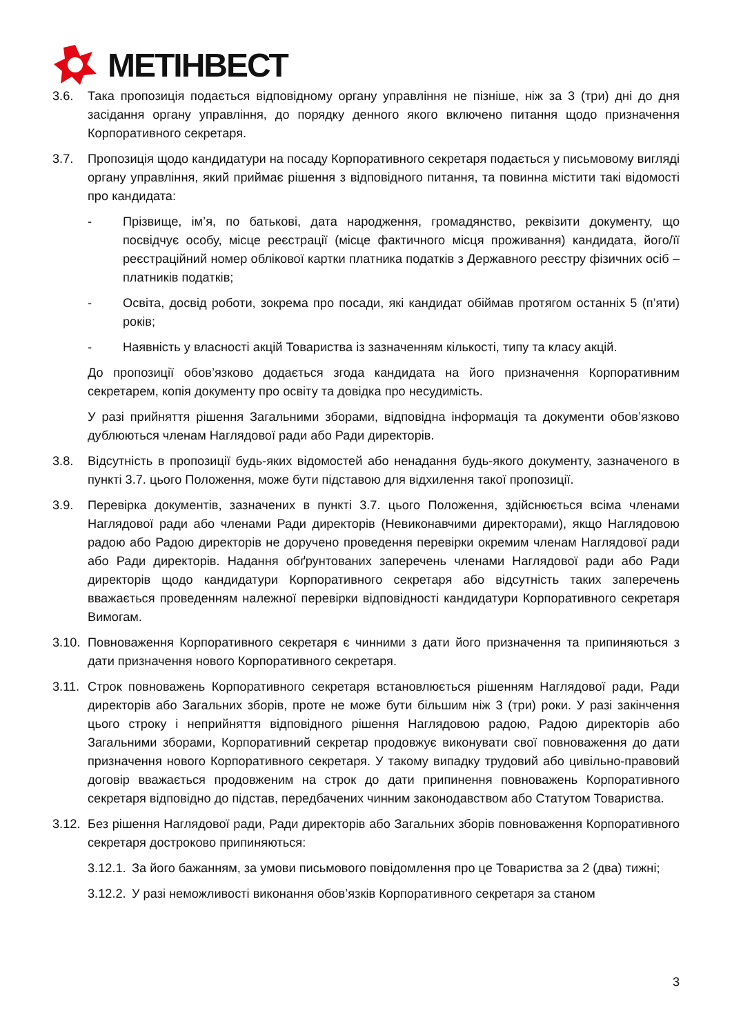МЕТІНВЕСТ
3.6. Така пропозиція подається відповідному органу управління не пізніше, ніж за 3 (три) дні до дня засідання органу управління, до порядку денного якого включено питання щодо призначення Корпоративного секретаря.
3.7. Пропозиція щодо кандидатури на посаду Корпоративного секретаря подається у письмовому вигляді органу управління, який приймає рішення з відповідного питання, та повинна містити такі відомості про кандидата:
- Прізвище, ім’я, по батькові, дата народження, громадянство, реквізити документу, що посвідчує особу, місце реєстрації (місце фактичного місця проживання) кандидата, його/її реєстраційний номер облікової картки платника податків з Державного реєстру фізичних осіб – платників податків;
- Освіта, досвід роботи, зокрема про посади, які кандидат обіймав протягом останніх 5 (п’яти) років;
- Наявність у власності акцій Товариства із зазначенням кількості, типу та класу акцій.
До пропозиції обов’язково додається згода кандидата на його призначення Корпоративним секретарем, копія документу про освіту та довідка про несудимість.
У разі прийняття рішення Загальними зборами, відповідна інформація та документи обов’язково дублюються членам Наглядової ради або Ради директорів.
3.8. Відсутність в пропозиції будь-яких відомостей або ненадання будь-якого документу, зазначеного в пункті 3.7. цього Положення, може бути підставою для відхилення такої пропозиції.
3.9. Перевірка документів, зазначених в пункті 3.7. цього Положення, здійснюється всіма членами Наглядової ради або членами Ради директорів (Невиконавчими директорами), якщо Наглядовою радою або Радою директорів не доручено проведення перевірки окремим членам Наглядової ради або Ради директорів. Надання обґрунтованих заперечень членами Наглядової ради або Ради директорів щодо кандидатури Корпоративного секретаря або відсутність таких заперечень вважається проведенням належної перевірки відповідності кандидатури Корпоративного секретаря Вимогам.
3.10. Повноваження Корпоративного секретаря є чинними з дати його призначення та припиняються з дати призначення нового Корпоративного секретаря.
3.11. Строк повноважень Корпоративного секретаря встановлюється рішенням Наглядової ради, Ради директорів або Загальних зборів, проте не може бути більшим ніж 3 (три) роки. У разі закінчення цього строку і неприйняття відповідного рішення Наглядовою радою, Радою директорів або Загальними зборами, Корпоративний секретар продовжує виконувати свої повноваження до дати призначення нового Корпоративного секретаря. У такому випадку трудовий або цивільно-правовий договір вважається продовженим на строк до дати припинення повноважень Корпоративного секретаря відповідно до підстав, передбачених чинним законодавством або Статутом Товариства.
3.12. Без рішення Наглядової ради, Ради директорів або Загальних зборів повноваження Корпоративного секретаря достроково припиняються:
3.12.1. За його бажанням, за умови письмового повідомлення про це Товариства за 2 (два) тижні;
3.12.2. У разі неможливості виконання обов’язків Корпоративного секретаря за станом
3